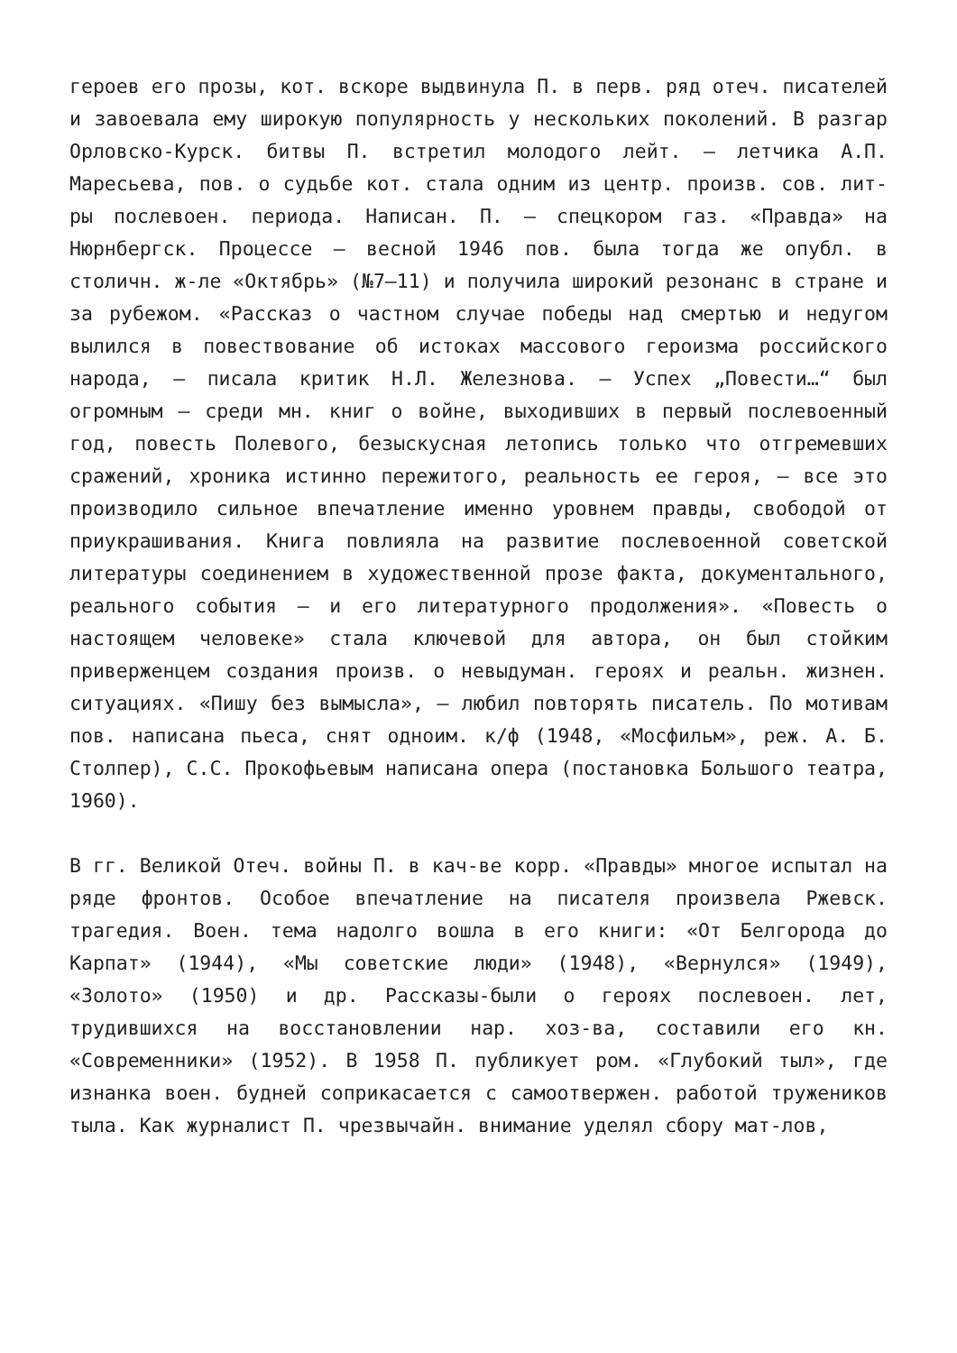героев его прозы, кот. вскоре выдвинула П. в перв. ряд отеч. писателей и завоевала ему широкую популярность у нескольких поколений. В разгар Орловско-Курск. битвы П. встретил молодого лейт. – летчика А.П. Маресьева, пов. о судьбе кот. стала одним из центр. произв. сов. лит-ры послевоен. периода. Написан. П. – спецкором газ. «Правда» на Нюрнбергск. Процессе – весной 1946 пов. была тогда же опубл. в столичн. ж-ле «Октябрь» (№7–11) и получила широкий резонанс в стране и за рубежом. «Рассказ о частном случае победы над смертью и недугом вылился в повествование об истоках массового героизма российского народа, – писала критик Н.Л. Железнова. – Успех „Повести…“ был огромным – среди мн. книг о войне, выходивших в первый послевоенный год, повесть Полевого, безыскусная летопись только что отгремевших сражений, хроника истинно пережитого, реальность ее героя, – все это производило сильное впечатление именно уровнем правды, свободой от приукрашивания. Книга повлияла на развитие послевоенной советской литературы соединением в художественной прозе факта, документального, реального события – и его литературного продолжения». «Повесть о настоящем человеке» стала ключевой для автора, он был стойким приверженцем создания произв. о невыдуман. героях и реальн. жизнен. ситуациях. «Пишу без вымысла», – любил повторять писатель. По мотивам пов. написана пьеса, снят одноим. к/ф (1948, «Мосфильм», реж. А. Б. Столпер), С.С. Прокофьевым написана опера (постановка Большого театра, 1960).
В гг. Великой Отеч. войны П. в кач-ве корр. «Правды» многое испытал на ряде фронтов. Особое впечатление на писателя произвела Ржевск. трагедия. Воен. тема надолго вошла в его книги: «От Белгорода до Карпат» (1944), «Мы советские люди» (1948), «Вернулся» (1949), «Золото» (1950) и др. Рассказы-были о героях послевоен. лет, трудившихся на восстановлении нар. хоз-ва, составили его кн. «Современники» (1952). В 1958 П. публикует ром. «Глубокий тыл», где изнанка воен. будней соприкасается с самоотвержен. работой тружеников тыла. Как журналист П. чрезвычайн. внимание уделял сбору мат-лов,